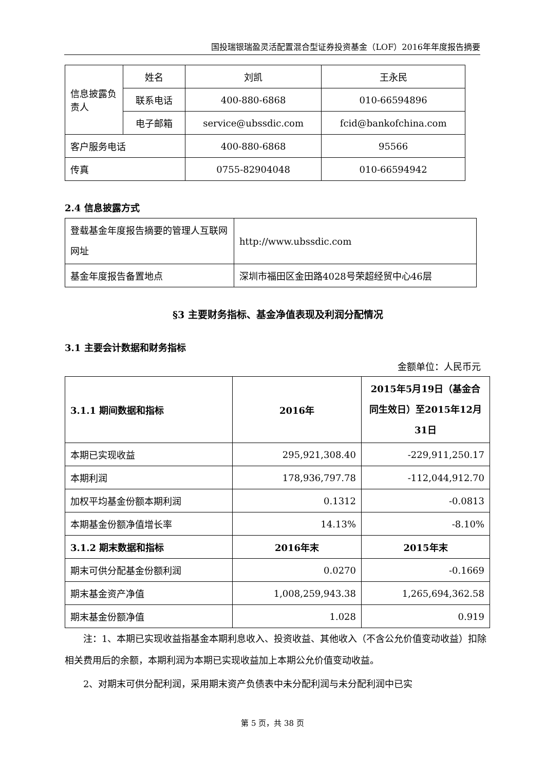国投瑞银瑞盈灵活配置混合型证券投资基金（LOF）2016年年度报告摘要
| 信息披露负责人 | 姓名 | 刘凯 | 王永民 |
| | 联系电话 | 400-880-6868 | 010-66594896 |
| | 电子邮箱 | service@ubssdic.com | fcid@bankofchina.com |
| 客户服务电话 | | 400-880-6868 | 95566 |
| 传真 | | 0755-82904048 | 010-66594942 |
2.4 信息披露方式
| 登载基金年度报告摘要的管理人互联网网址 | http://www.ubssdic.com |
| 基金年度报告备置地点 | 深圳市福田区金田路4028号荣超经贸中心46层 |
§3 主要财务指标、基金净值表现及利润分配情况
3.1 主要会计数据和财务指标
金额单位：人民币元
| 3.1.1 期间数据和指标 | 2016年 | 2015年5月19日（基金合同生效日）至2015年12月31日 |
| --- | --- | --- |
| 本期已实现收益 | 295,921,308.40 | -229,911,250.17 |
| 本期利润 | 178,936,797.78 | -112,044,912.70 |
| 加权平均基金份额本期利润 | 0.1312 | -0.0813 |
| 本期基金份额净值增长率 | 14.13% | -8.10% |
| 3.1.2 期末数据和指标 | 2016年末 | 2015年末 |
| 期末可供分配基金份额利润 | 0.0270 | -0.1669 |
| 期末基金资产净值 | 1,008,259,943.38 | 1,265,694,362.58 |
| 期末基金份额净值 | 1.028 | 0.919 |
注：1、本期已实现收益指基金本期利息收入、投资收益、其他收入（不含公允价值变动收益）扣除相关费用后的余额，本期利润为本期已实现收益加上本期公允价值变动收益。
2、对期末可供分配利润，采用期末资产负债表中未分配利润与未分配利润中已实
第 5 页，共 38 页